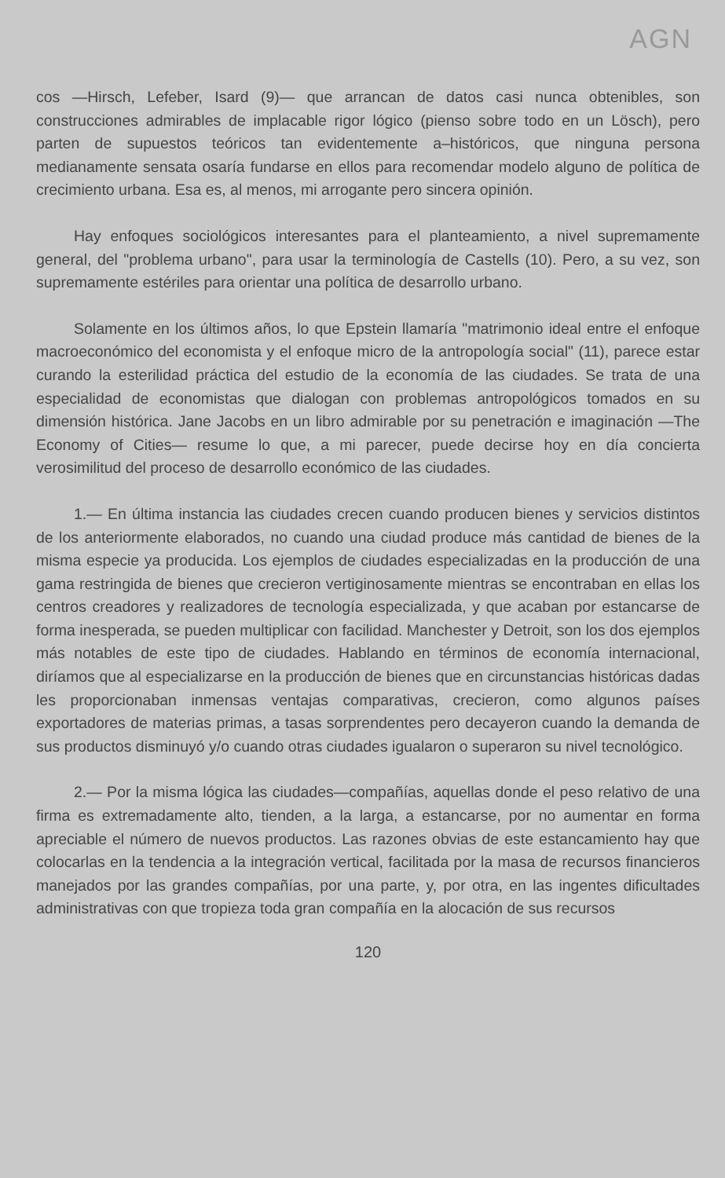AGN
cos —Hirsch, Lefeber, Isard (9)— que arrancan de datos casi nunca obtenibles, son construcciones admirables de implacable rigor lógico (pienso sobre todo en un Lösch), pero parten de supuestos teóricos tan evidentemente a–históricos, que ninguna persona medianamente sensata osaría fundarse en ellos para recomendar modelo alguno de política de crecimiento urbana. Esa es, al menos, mi arrogante pero sincera opinión.
Hay enfoques sociológicos interesantes para el planteamiento, a nivel supremamente general, del "problema urbano", para usar la terminología de Castells (10). Pero, a su vez, son supremamente estériles para orientar una política de desarrollo urbano.
Solamente en los últimos años, lo que Epstein llamaría "matrimonio ideal entre el enfoque macroeconómico del economista y el enfoque micro de la antropología social" (11), parece estar curando la esterilidad práctica del estudio de la economía de las ciudades. Se trata de una especialidad de economistas que dialogan con problemas antropológicos tomados en su dimensión histórica. Jane Jacobs en un libro admirable por su penetración e imaginación —The Economy of Cities— resume lo que, a mi parecer, puede decirse hoy en día concierta verosimilitud del proceso de desarrollo económico de las ciudades.
1.— En última instancia las ciudades crecen cuando producen bienes y servicios distintos de los anteriormente elaborados, no cuando una ciudad produce más cantidad de bienes de la misma especie ya producida. Los ejemplos de ciudades especializadas en la producción de una gama restringida de bienes que crecieron vertiginosamente mientras se encontraban en ellas los centros creadores y realizadores de tecnología especializada, y que acaban por estancarse de forma inesperada, se pueden multiplicar con facilidad. Manchester y Detroit, son los dos ejemplos más notables de este tipo de ciudades. Hablando en términos de economía internacional, diríamos que al especializarse en la producción de bienes que en circunstancias históricas dadas les proporcionaban inmensas ventajas comparativas, crecieron, como algunos países exportadores de materias primas, a tasas sorprendentes pero decayeron cuando la demanda de sus productos disminuyó y/o cuando otras ciudades igualaron o superaron su nivel tecnológico.
2.— Por la misma lógica las ciudades—compañías, aquellas donde el peso relativo de una firma es extremadamente alto, tienden, a la larga, a estancarse, por no aumentar en forma apreciable el número de nuevos productos. Las razones obvias de este estancamiento hay que colocarlas en la tendencia a la integración vertical, facilitada por la masa de recursos financieros manejados por las grandes compañías, por una parte, y, por otra, en las ingentes dificultades administrativas con que tropieza toda gran compañía en la alocación de sus recursos
120